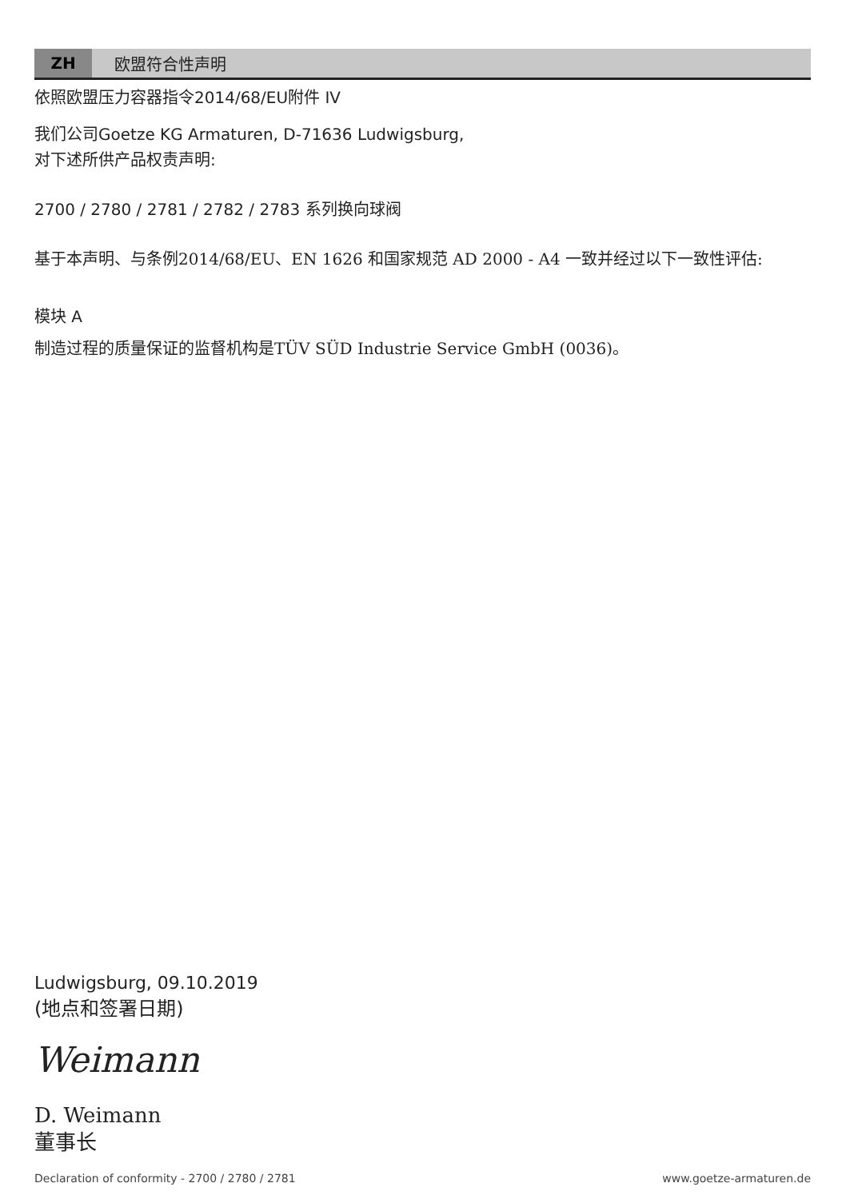ZH 欧盟符合性声明
依照欧盟压力容器指令2014/68/EU附件 IV
我们公司Goetze KG Armaturen, D-71636 Ludwigsburg,
对下述所供产品权责声明:
2700 / 2780 / 2781 / 2782 / 2783 系列换向球阀
基于本声明、与条例2014/68/EU、EN 1626 和国家规范 AD 2000 - A4 一致并经过以下一致性评估:
模块 A
制造过程的质量保证的监督机构是TÜV SÜD Industrie Service GmbH (0036)。
Ludwigsburg, 09.10.2019
(地点和签署日期)
Weimann
D. Weimann
董事长
Declaration of conformity - 2700 / 2780 / 2781 www.goetze-armaturen.de